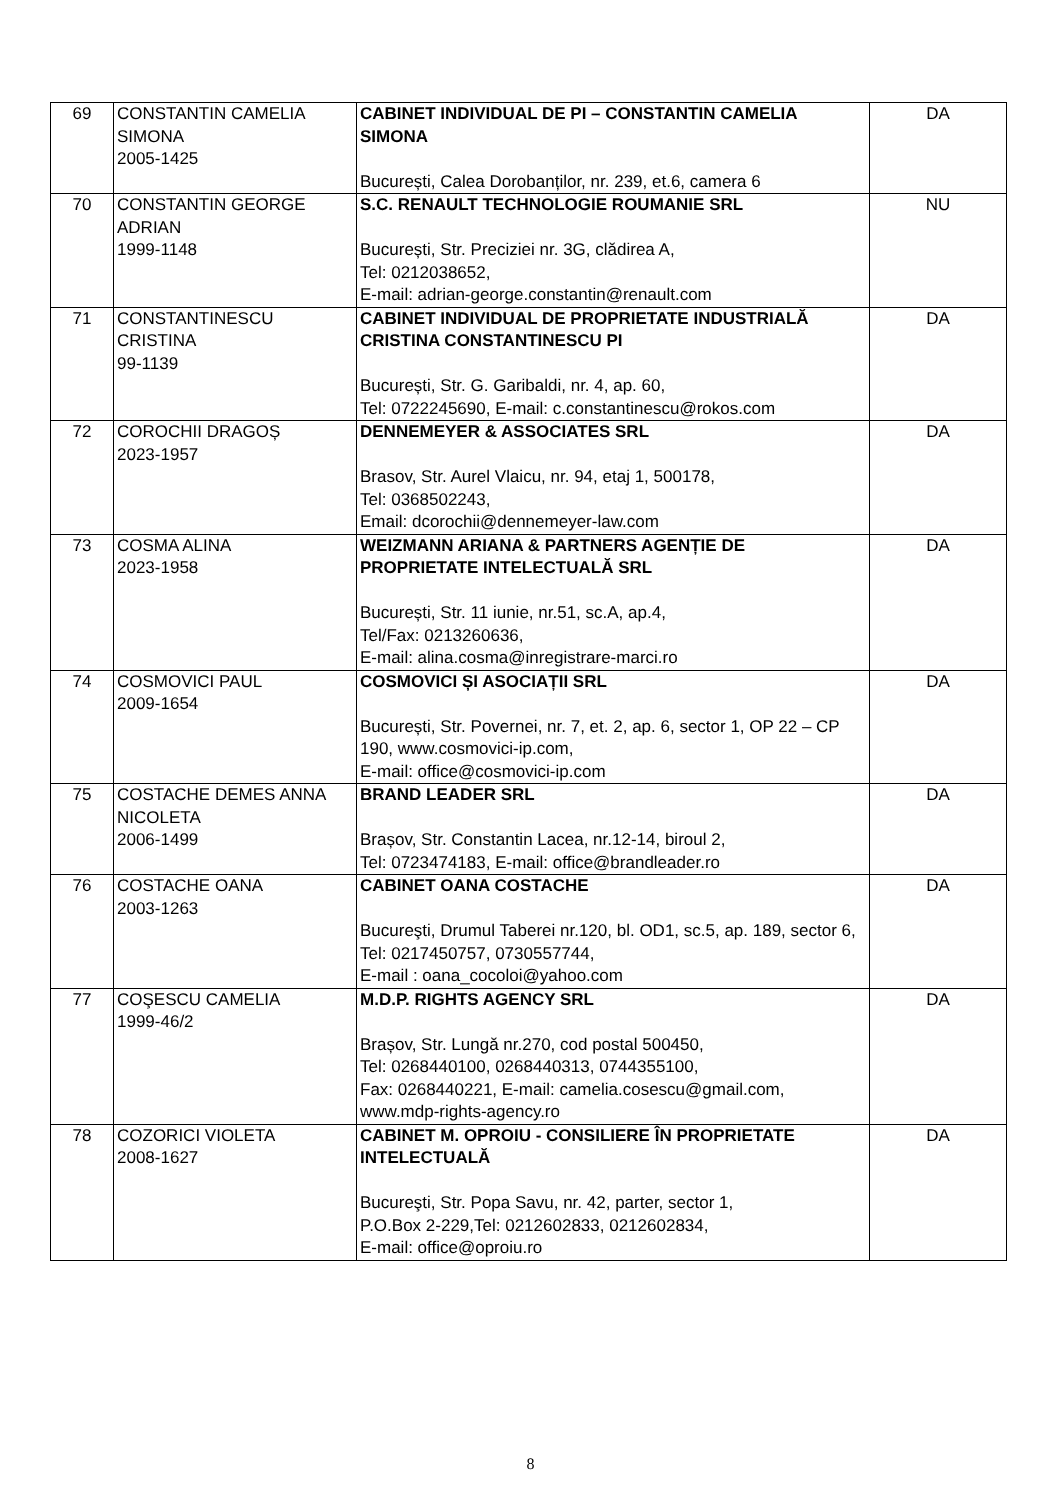| 69 | CONSTANTIN CAMELIA SIMONA 2005-1425 | CABINET INDIVIDUAL DE PI – CONSTANTIN CAMELIA SIMONA București, Calea Dorobanților, nr. 239, et.6, camera 6 | DA |
| 70 | CONSTANTIN GEORGE ADRIAN 1999-1148 | S.C. RENAULT TECHNOLOGIE ROUMANIE SRL București, Str. Preciziei nr. 3G, clădirea A, Tel: 0212038652, E-mail: adrian-george.constantin@renault.com | NU |
| 71 | CONSTANTINESCU CRISTINA 99-1139 | CABINET INDIVIDUAL DE PROPRIETATE INDUSTRIALĂ CRISTINA CONSTANTINESCU PI București, Str. G. Garibaldi, nr. 4, ap. 60, Tel: 0722245690, E-mail: c.constantinescu@rokos.com | DA |
| 72 | COROCHII DRAGOȘ 2023-1957 | DENNEMEYER & ASSOCIATES SRL Brasov, Str. Aurel Vlaicu, nr. 94, etaj 1, 500178, Tel: 0368502243, Email: dcorochii@dennemeyer-law.com | DA |
| 73 | COSMA ALINA 2023-1958 | WEIZMANN ARIANA & PARTNERS AGENȚIE DE PROPRIETATE INTELECTUALĂ SRL București, Str. 11 iunie, nr.51, sc.A, ap.4, Tel/Fax: 0213260636, E-mail: alina.cosma@inregistrare-marci.ro | DA |
| 74 | COSMOVICI PAUL 2009-1654 | COSMOVICI ȘI ASOCIAȚII SRL București, Str. Povernei, nr. 7, et. 2, ap. 6, sector 1, OP 22 – CP 190, www.cosmovici-ip.com, E-mail: office@cosmovici-ip.com | DA |
| 75 | COSTACHE DEMES ANNA NICOLETA 2006-1499 | BRAND LEADER SRL Brașov, Str. Constantin Lacea, nr.12-14, biroul 2, Tel: 0723474183, E-mail: office@brandleader.ro | DA |
| 76 | COSTACHE OANA 2003-1263 | CABINET OANA COSTACHE Bucureşti, Drumul Taberei nr.120, bl. OD1, sc.5, ap. 189, sector 6, Tel: 0217450757, 0730557744, E-mail : oana_cocoloi@yahoo.com | DA |
| 77 | COŞESCU CAMELIA 1999-46/2 | M.D.P. RIGHTS AGENCY SRL Brașov, Str. Lungă nr.270, cod postal 500450, Tel: 0268440100, 0268440313, 0744355100, Fax: 0268440221, E-mail: camelia.cosescu@gmail.com, www.mdp-rights-agency.ro | DA |
| 78 | COZORICI VIOLETA 2008-1627 | CABINET M. OPROIU - CONSILIERE ÎN PROPRIETATE INTELECTUALĂ Bucureşti, Str. Popa Savu, nr. 42, parter, sector 1, P.O.Box 2-229,Tel: 0212602833, 0212602834, E-mail: office@oproiu.ro | DA |
8